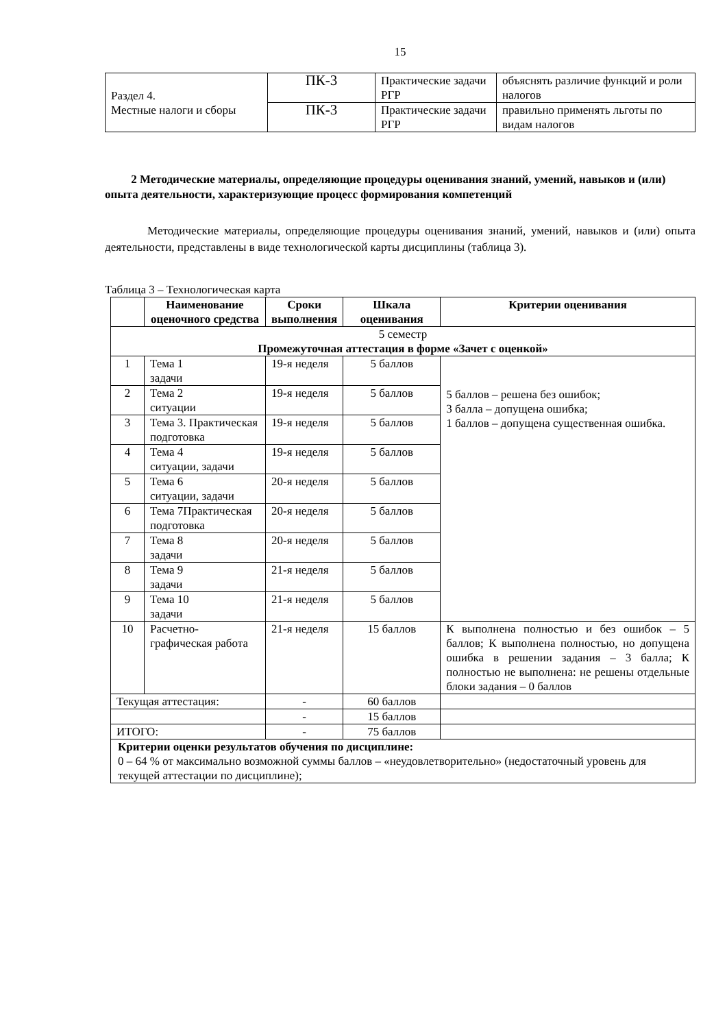15
| Раздел 4. Местные налоги и сборы | ПК-3 | Практические задачи РГР | объяснять различие функций и роли налогов |
| | ПК-3 | Практические задачи РГР | правильно применять льготы по видам налогов |
2 Методические материалы, определяющие процедуры оценивания знаний, умений, навыков и (или) опыта деятельности, характеризующие процесс формирования компетенций
Методические материалы, определяющие процедуры оценивания знаний, умений, навыков и (или) опыта деятельности, представлены в виде технологической карты дисциплины (таблица 3).
Таблица 3 – Технологическая карта
| | Наименование оценочного средства | Сроки выполнения | Шкала оценивания | Критерии оценивания |
| --- | --- | --- | --- | --- |
| 5 семестр Промежуточная аттестация в форме «Зачет с оценкой» | | | | |
| 1 | Тема 1 задачи | 19-я неделя | 5 баллов | 5 баллов – решена без ошибок; 3 балла – допущена ошибка; 1 баллов – допущена существенная ошибка. |
| 2 | Тема 2 ситуации | 19-я неделя | 5 баллов | |
| 3 | Тема 3. Практическая подготовка | 19-я неделя | 5 баллов | |
| 4 | Тема 4 ситуации, задачи | 19-я неделя | 5 баллов | |
| 5 | Тема 6 ситуации, задачи | 20-я неделя | 5 баллов | |
| 6 | Тема 7Практическая подготовка | 20-я неделя | 5 баллов | |
| 7 | Тема 8 задачи | 20-я неделя | 5 баллов | |
| 8 | Тема 9 задачи | 21-я неделя | 5 баллов | |
| 9 | Тема 10 задачи | 21-я неделя | 5 баллов | |
| 10 | Расчетно-графическая работа | 21-я неделя | 15 баллов | К выполнена полностью и без ошибок – 5 баллов; К выполнена полностью, но допущена ошибка в решении задания – 3 балла; К полностью не выполнена: не решены отдельные блоки задания – 0 баллов |
| Текущая аттестация: | | - | 60 баллов | |
| | | - | 15 баллов | |
| ИТОГО: | | - | 75 баллов | |
| Критерии оценки результатов обучения по дисциплине: 0 – 64 % от максимально возможной суммы баллов – «неудовлетворительно» (недостаточный уровень для текущей аттестации по дисциплине); | | | | |